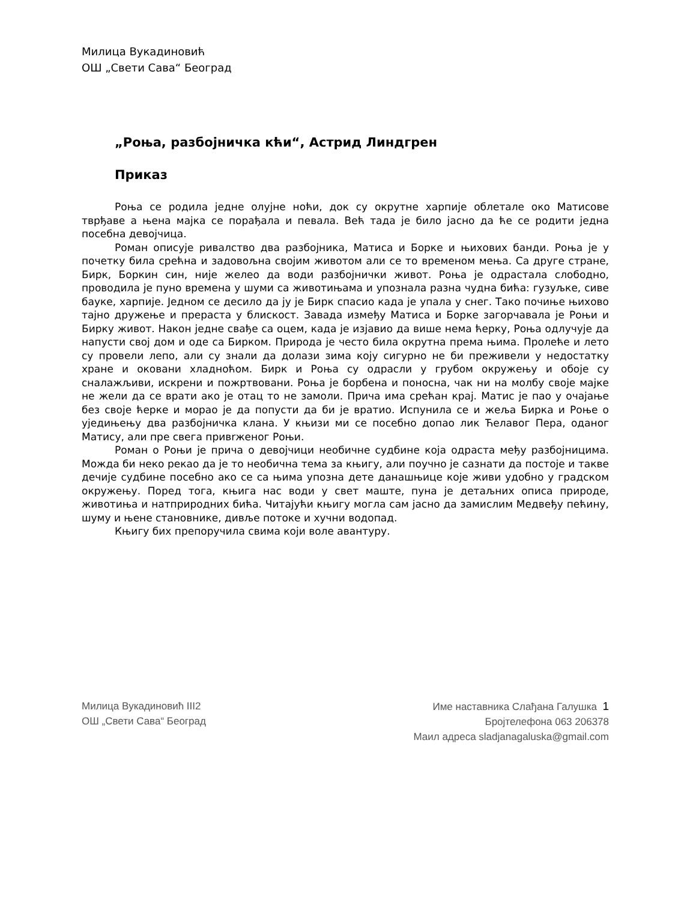Милица Вукадиновић
ОШ „Свети Сава“ Београд
„Роња, разбојничка кћи“, Астрид Линдгрен
Приказ
Роња се родила једне олујне ноћи, док су окрутне харпије облетале око Матисове тврђаве а њена мајка се порађала и певала. Већ тада је било јасно да ће се родити једна посебна девојчица.
Роман описује ривалство два разбојника, Матиса и Борке и њихових банди. Роња је у почетку била срећна и задовољна својим животом али се то временом мења. Са друге стране, Бирк, Боркин син, није желео да води разбојнички живот. Роња је одрастала слободно, проводила је пуно времена у шуми са животињама и упознала разна чудна бића: гузуљке, сиве бауке, харпије. Једном се десило да ју је Бирк спасио када је упала у снег. Тако почиње њихово тајно дружење и прераста у блискост. Завада између Матиса и Борке загорчавала је Роњи и Бирку живот. Након једне свађе са оцем, када је изјавио да више нема ћерку, Роња одлучује да напусти свој дом и оде са Бирком. Природа је често била окрутна према њима. Пролеће и лето су провели лепо, али су знали да долази зима коју сигурно не би преживели у недостатку хране и оковани хладноћом. Бирк и Роња су одрасли у грубом окружењу и обоје су сналажљиви, искрени и пожртвовани. Роња је борбена и поносна, чак ни на молбу своје мајке не жели да се врати ако је отац то не замоли. Прича има срећан крај. Матис је пао у очајање без своје ћерке и морао је да попусти да би је вратио. Испунила се и жеља Бирка и Роње о уједињењу два разбојничка клана. У књизи ми се посебно допао лик Ћелавог Пера, оданог Матису, али пре свега привrженог Роњи.
Роман о Роњи је прича о девојчици необичне судбине која одраста међу разбојницима. Можда би неко рекао да је то необична тема за књигу, али поучно је сазнати да постоје и такве дечије судбине посебно ако се са њима упозна дете данашњице које живи удобно у градском окружењу. Поред тога, књига нас води у свет маште, пуна је детаљних описа природе, животиња и натприродних бића. Читајући књигу могла сам јасно да замислим Медвеђу пећину, шуму и њене становнике, дивље потоке и хучни водопад.
Књигу бих препоручила свима који воле авантуру.
Милица Вукадиновић III2
ОШ „Свети Сава“ Београд
Име наставника Слађана Галушка 1
Бројтелефона 063 206378
Маил адреса sladjanagaluska@gmail.com